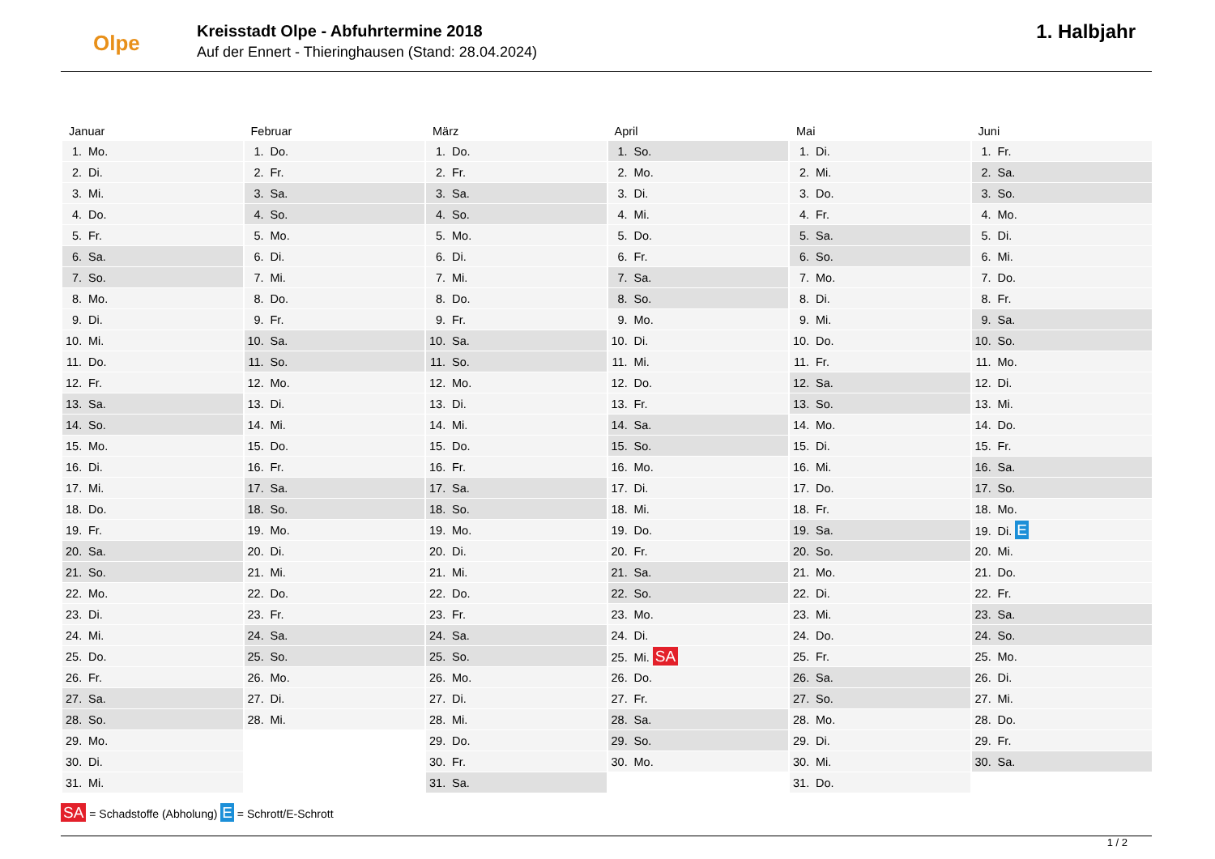Olpe
Kreisstadt Olpe - Abfuhrtermine 2018
Auf der Ennert - Thieringhausen (Stand: 28.04.2024)
1. Halbjahr
| Januar | Februar | März | April | Mai | Juni |
| --- | --- | --- | --- | --- | --- |
| 1. Mo. | 1. Do. | 1. Do. | 1. So. | 1. Di. | 1. Fr. |
| 2. Di. | 2. Fr. | 2. Fr. | 2. Mo. | 2. Mi. | 2. Sa. |
| 3. Mi. | 3. Sa. | 3. Sa. | 3. Di. | 3. Do. | 3. So. |
| 4. Do. | 4. So. | 4. So. | 4. Mi. | 4. Fr. | 4. Mo. |
| 5. Fr. | 5. Mo. | 5. Mo. | 5. Do. | 5. Sa. | 5. Di. |
| 6. Sa. | 6. Di. | 6. Di. | 6. Fr. | 6. So. | 6. Mi. |
| 7. So. | 7. Mi. | 7. Mi. | 7. Sa. | 7. Mo. | 7. Do. |
| 8. Mo. | 8. Do. | 8. Do. | 8. So. | 8. Di. | 8. Fr. |
| 9. Di. | 9. Fr. | 9. Fr. | 9. Mo. | 9. Mi. | 9. Sa. |
| 10. Mi. | 10. Sa. | 10. Sa. | 10. Di. | 10. Do. | 10. So. |
| 11. Do. | 11. So. | 11. So. | 11. Mi. | 11. Fr. | 11. Mo. |
| 12. Fr. | 12. Mo. | 12. Mo. | 12. Do. | 12. Sa. | 12. Di. |
| 13. Sa. | 13. Di. | 13. Di. | 13. Fr. | 13. So. | 13. Mi. |
| 14. So. | 14. Mi. | 14. Mi. | 14. Sa. | 14. Mo. | 14. Do. |
| 15. Mo. | 15. Do. | 15. Do. | 15. So. | 15. Di. | 15. Fr. |
| 16. Di. | 16. Fr. | 16. Fr. | 16. Mo. | 16. Mi. | 16. Sa. |
| 17. Mi. | 17. Sa. | 17. Sa. | 17. Di. | 17. Do. | 17. So. |
| 18. Do. | 18. So. | 18. So. | 18. Mi. | 18. Fr. | 18. Mo. |
| 19. Fr. | 19. Mo. | 19. Mo. | 19. Do. | 19. Sa. | 19. Di. E |
| 20. Sa. | 20. Di. | 20. Di. | 20. Fr. | 20. So. | 20. Mi. |
| 21. So. | 21. Mi. | 21. Mi. | 21. Sa. | 21. Mo. | 21. Do. |
| 22. Mo. | 22. Do. | 22. Do. | 22. So. | 22. Di. | 22. Fr. |
| 23. Di. | 23. Fr. | 23. Fr. | 23. Mo. | 23. Mi. | 23. Sa. |
| 24. Mi. | 24. Sa. | 24. Sa. | 24. Di. | 24. Do. | 24. So. |
| 25. Do. | 25. So. | 25. So. | 25. Mi. SA | 25. Fr. | 25. Mo. |
| 26. Fr. | 26. Mo. | 26. Mo. | 26. Do. | 26. Sa. | 26. Di. |
| 27. Sa. | 27. Di. | 27. Di. | 27. Fr. | 27. So. | 27. Mi. |
| 28. So. | 28. Mi. | 28. Mi. | 28. Sa. | 28. Mo. | 28. Do. |
| 29. Mo. | | 29. Do. | 29. So. | 29. Di. | 29. Fr. |
| 30. Di. | | 30. Fr. | 30. Mo. | 30. Mi. | 30. Sa. |
| 31. Mi. | | 31. Sa. | | 31. Do. | |
SA = Schadstoffe (Abholung) E = Schrott/E-Schrott
1 / 2